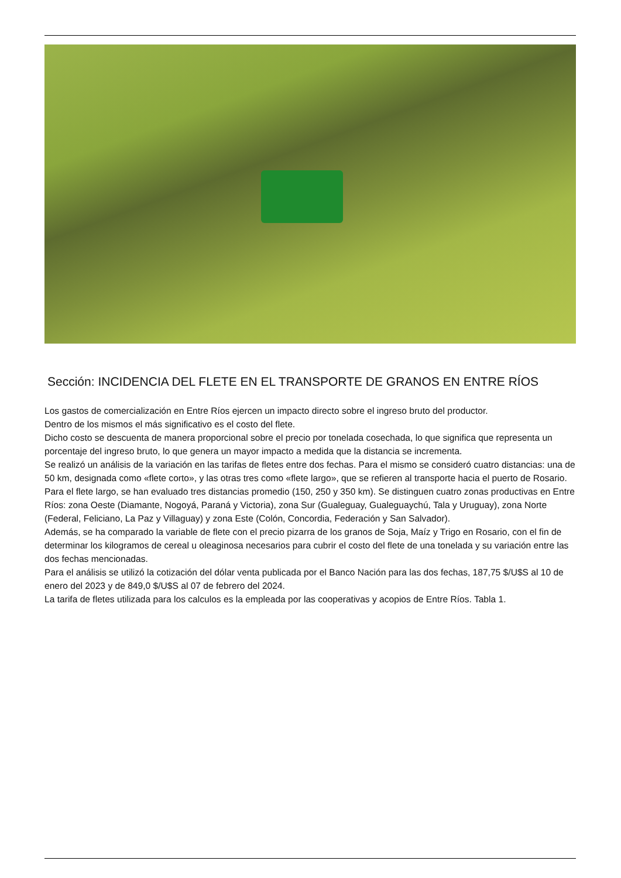Sección: INCIDENCIA DEL FLETE EN EL TRANSPORTE DE GRANOS EN ENTRE RÍOS
Los gastos de comercialización en Entre Ríos ejercen un impacto directo sobre el ingreso bruto del productor.
Dentro de los mismos el más significativo es el costo del flete.
Dicho costo se descuenta de manera proporcional sobre el precio por tonelada cosechada, lo que significa que representa un porcentaje del ingreso bruto, lo que genera un mayor impacto a medida que la distancia se incrementa.
Se realizó un análisis de la variación en las tarifas de fletes entre dos fechas. Para el mismo se consideró cuatro distancias: una de 50 km, designada como «flete corto», y las otras tres como «flete largo», que se refieren al transporte hacia el puerto de Rosario. Para el flete largo, se han evaluado tres distancias promedio (150, 250 y 350 km). Se distinguen cuatro zonas productivas en Entre Ríos: zona Oeste (Diamante, Nogoyá, Paraná y Victoria), zona Sur (Gualeguay, Gualeguaychú, Tala y Uruguay), zona Norte (Federal, Feliciano, La Paz y Villaguay) y zona Este (Colón, Concordia, Federación y San Salvador).
Además, se ha comparado la variable de flete con el precio pizarra de los granos de Soja, Maíz y Trigo en Rosario, con el fin de determinar los kilogramos de cereal u oleaginosa necesarios para cubrir el costo del flete de una tonelada y su variación entre las dos fechas mencionadas.
Para el análisis se utilizó la cotización del dólar venta publicada por el Banco Nación para las dos fechas, 187,75 $/U$S al 10 de enero del 2023 y de 849,0 $/U$S al 07 de febrero del 2024.
La tarifa de fletes utilizada para los calculos es la empleada por las cooperativas y acopios de Entre Ríos. Tabla 1.